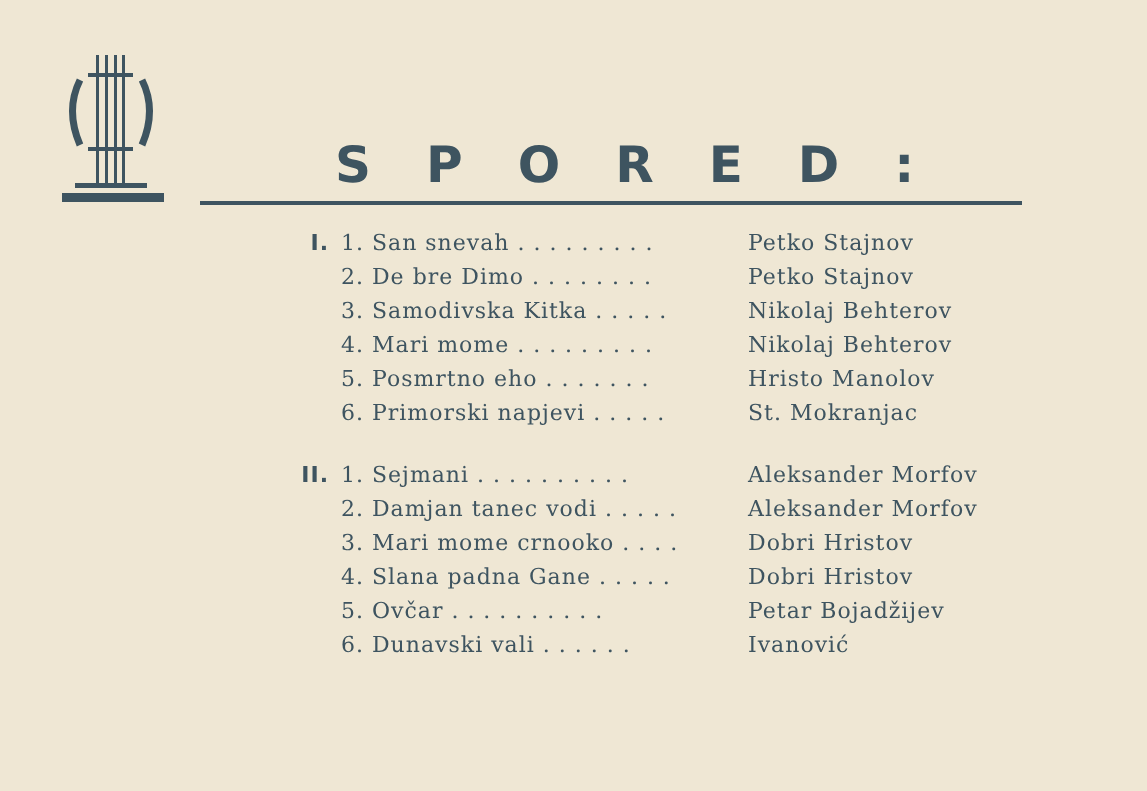SPORED:
| I. | 1. San snevah . . . . . . . . . | Petko Stajnov |
| | 2. De bre Dimo . . . . . . . . | Petko Stajnov |
| | 3. Samodivska Kitka . . . . . | Nikolaj Behterov |
| | 4. Mari mome . . . . . . . . . | Nikolaj Behterov |
| | 5. Posmrtno eho . . . . . . . | Hristo Manolov |
| | 6. Primorski napjevi . . . . . | St. Mokranjac |
| II. | 1. Sejmani . . . . . . . . . . | Aleksander Morfov |
| | 2. Damjan tanec vodi . . . . . | Aleksander Morfov |
| | 3. Mari mome crnooko . . . . | Dobri Hristov |
| | 4. Slana padna Gane . . . . . | Dobri Hristov |
| | 5. Ovčar . . . . . . . . . . | Petar Bojadžijev |
| | 6. Dunavski vali . . . . . . | Ivanović |